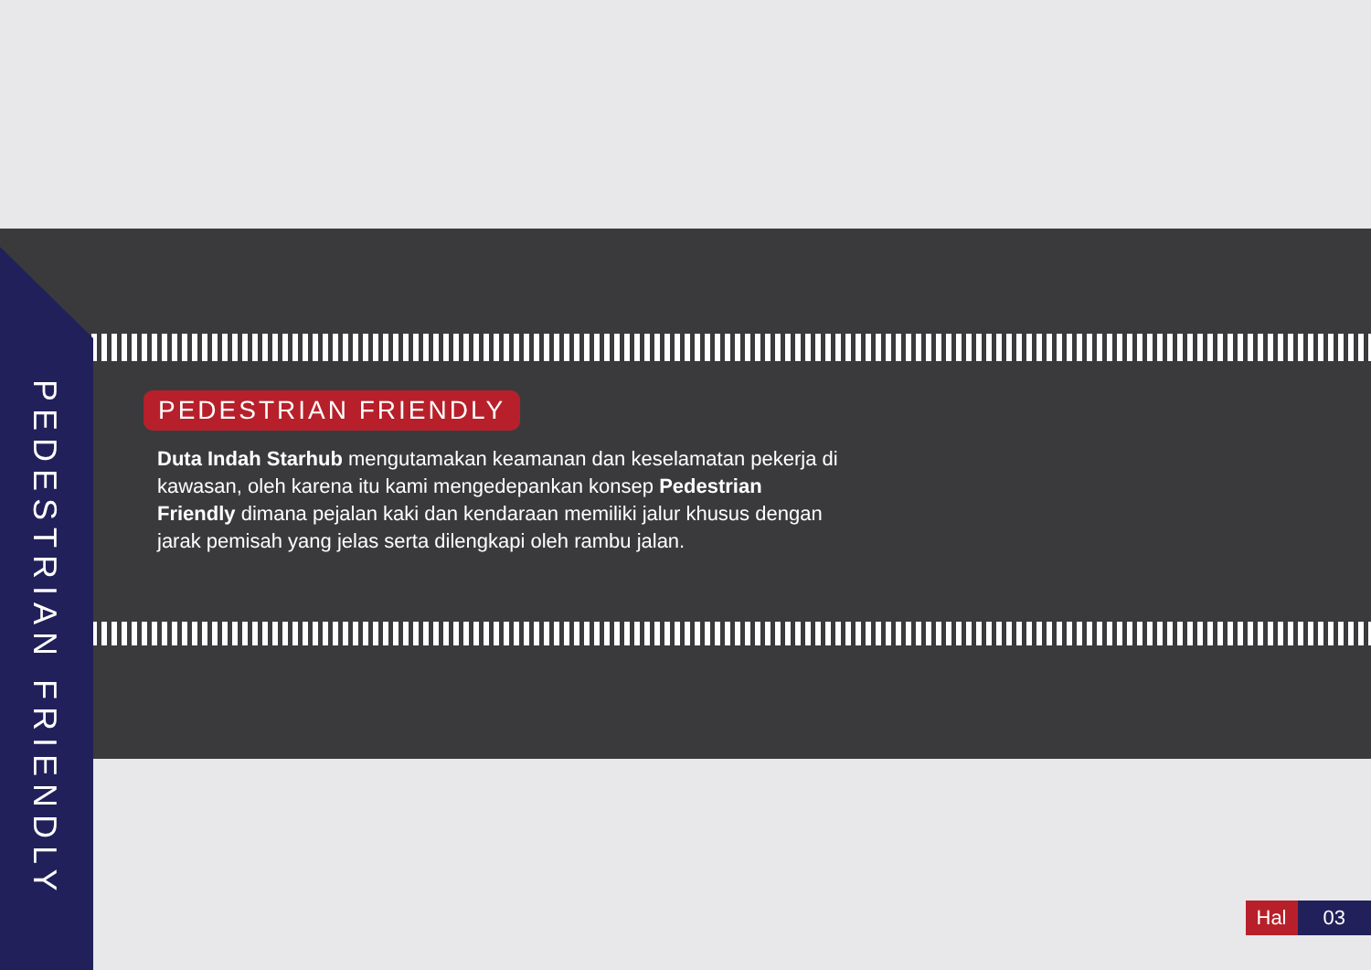PEDESTRIAN FRIENDLY
PEDESTRIAN FRIENDLY
Duta Indah Starhub mengutamakan keamanan dan keselamatan pekerja di kawasan, oleh karena itu kami mengedepankan konsep Pedestrian Friendly dimana pejalan kaki dan kendaraan memiliki jalur khusus dengan jarak pemisah yang jelas serta dilengkapi oleh rambu jalan.
Hal 03